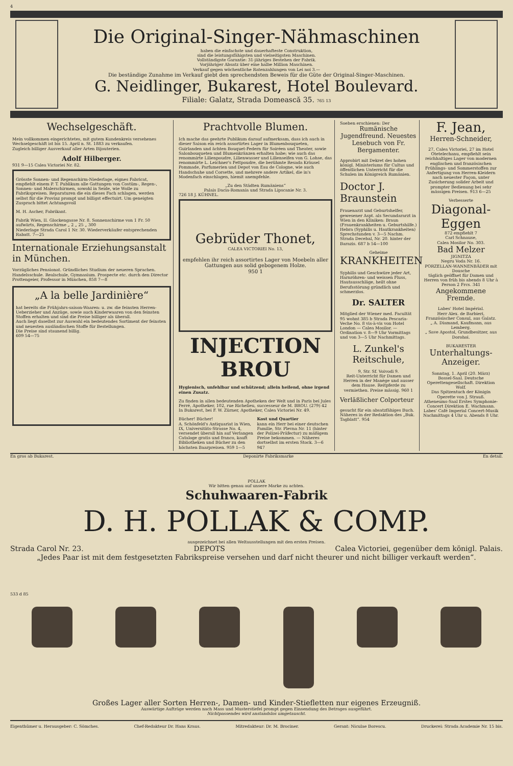4
Die Original-Singer-Nähmaschinen
haben die einfachste und dauerhafteste Construktion,
sind die leistungsfähigsten und vielseitigsten Maschinen.
Vollständigste Garantie: 31-jähriges Bestehen der Fabrik.
Vorjähriger Absatz über eine halbe Million Maschinen.
Verkauf gegen wöchentliche Ratenzahlungen von Lei noi 3.—
Die beständige Zunahme im Verkauf giebt den sprechendsten Beweis für die Güte der Original-Singer-Maschinen.
G. Neidlinger, Bukarest, Hotel Boulevard.
Filiale: Galatz, Strada Domească 35. 765 13
Wechselgeschäft.
Mein vollkommen eingerichtetes, mit gutem Kundenkreis versehenes Wechselgeschäft ist bis 15. April n. St. 1883 zu verkaufen.
Zugleich billiger Ausverkauf aller Arten Bijouterien.
Adolf Hilberger.
931 9—15 Calea Victoriei Nr. 82.
Grösste Sonnen- und Regenschirm-Niederlage, eignes Fabricat, empfiehlt einem P. T. Publikum alle Gattungen von Costüm-, Regen-, Sonnen- und Malerschirmen, sowohl in Seide, wie Wolle zu Fabrikspreisen. Reparaturen die ein dieses Fach schlagen, werden selbst für die Provinz prompt und billigst effectuirt. Um geneigten Zusprach bittet Achtungsvoll
M. H. Ascher, Fabrikant.
Fabrik Wien, II. Glockengasse Nr. 8. Sonnenschirme von 1 Fr. 50 aufwärts, Regenschirme „ 2 „ 25 „ 300
Niederlage Strada Carol 1 Nr. 30. Wiederverkäufer entsprechenden Rabatt. 7—25
Internationale Erziehungsanstalt in München.
Vorzügliches Pensionat. Gründliches Studium der neueren Sprachen. Handelsschule. Realschule, Gymnasium. Prospecte etc. durch den Director Prottengeier, Professor in München, 858 7—8
„A la belle Jardinière“
hat bereits die Frühjahrs-saison-Waaren: u. zw. die feinsten Herren-Ueberzieher und Anzüge, sowie auch Kinderwaaren von den feinsten Stoffen erhalten und sind die Preise billiger als überall.
Auch liegt daselbst zur Auswahl ein bedeutendes Sortiment der feinsten und neuesten ausländischen Stoffe für Bestellungen.
Die Preise sind staunend billig.
609 54—75
Prachtvolle Blumen.
Ich mache das geehrte Publikum darauf aufmerksam, dass ich auch in dieser Saison ein reich assortirtes Lager in Blumenbouqueten, Guirlanden und ächten Bouquet-Federn für Soiréen und Theater, sowie Salonbouqueten und Blumenkränzen erhalten habe; wie auch das renommirte Lilienpoudre, Lilienwasser und Lilienseifen von G. Lohse, das renommirte L. Leichner's Fettpoudre, die berühmte Resada Kräusel Pommade, Parfumerien und Depot von Eau de Cologne, wie auch Handschuhe und Corsette, und mehrere andere Artikel, die in's Modenfach einschlagen, hiemit anempfehle.
„Zu den Städten Rumäniens“
Palais Dacia-Romania und Strada Lipscanie Nr. 3.
726 18 J. KÜHNEL.
Gebrüder Thonet,
CALEA VICTORIEI No. 13,
empfehlen ihr reich assortirtes Lager von Moebeln aller Gattungen aus solid gebogenem Holze.
950 1
INJECTION BROU
Hygienisch, unfehlbar und schützend; allein heilend, ohne irgend einen Zusatz.
Zu finden in allen bedeutenden Apotheken der Welt und in Paris bei Jules Ferré, Apotheker, 102, rue Richelieu, successeur de M. BROU. (279) 42
In Bukarest, bei F. W. Zürner, Apotheker, Calea Victoriei Nr. 49.
Bücher! Bücher!
A. Schönfeld's Antiquariat in Wien, IX, Universitäts-Strasse No. 4, versendet überall hin auf Verlangen Cataloge gratis und franco, kauft Bibliotheken und Bücher zu den höchsten Baarpreisen. 959 1—5
Kost und Quartier
kann ein Herr bei einer deutschen Familie, Str. Plevna Nr. 11 (hinter der Polizei-Präfectur) zu mäßigem Preise bekommen. — Näheres dortselbst im ersten Stock. 3—6 947
Soeben erschienen: Der
Rumänische Jugendfreund. Neuestes Lesebuch von Fr. Bergamenter.
Approbirt mit Dekret des hohen königl. Ministeriums für Cultus und öffentlichen Unterricht für die Schulen im Königreich Rumänien.
Doctor J. Braunstein
Frauenarzt und Geburtshelfer, gewesener Aspt. als Secundararzt in Wien in den Kliniken: Braun (Frauenkrankheiten u. Geburtshilfe.) Hebra (Syphilis u. Hautkrankheiten) Sprechstunden v. 3—5 Nachm. Strada Decebal, Nr. 20. hinter der Barazis. 687 b 54—100
Geheime
KRANKHEITEN
Syphilis und Geschwüre jeder Art, Harnröhren- und weissen Fluss, Hautausschläge, heilt ohne Berufsstörung gründlich und schmerzlos.
Dr. SALTER
Mitglied der Wiener med. Facultät 95 wohnt 385 b Strada Pescaria-Veche No. 8 vis-à-vis von Hotel London — Calea Moșilor. — Ordination v. 8—9 Uhr Vormittags und von 3—5 Uhr Nachmittags.
L. Zunkel's Reitschule,
9, Str. Sf. Voivodi 9.
Reit-Unterricht für Damen und Herren in der Manège und ausser dem Hause. Reitpferde zu vermiethen. Preise mässig. 960 1
Verläßlicher Colporteur
gesucht für ein absatzfähiges Buch. Näheres in der Redaktion des „Buk. Tagblatt“. 954
F. Jean,
Herren-Schneider,
27, Calea Victoriei, 27 im Hotel Otetelechanu, empfiehlt sein reichhaltiges Lager von modernen englischen und französischen Frühlings- und Sommerstoffen zur Anfertigung von Herren-Kleidern nach neuester Façon, unter Zusicherung solider Arbeit und prompter Bedienung bei sehr mässigen Preisen. 913 6—25
Verbesserte
Diagonal-Eggen
872 empfiehlt 7
Carl Schnause,
Calea Mosilor No. 303.
Bad Melzer
JIGNITZA
Negru Voda Nr. 16.
PORZELLAN-WANNENBÄDER mit Dousche
täglich geöffnet für Damen und Herren von früh bis abends 8 Uhr à Person 2 Frcs. 341
Angekommene Fremde.
Labes' Hotel Impérial.
Herr Alex. de Barbieri, Französischer Consul, aus Galatz.
„ A. Diamand, Kaufmann, aus Lemberg.
„ Save Apostol, Grundbesitzer, aus Dorohoi.
BUKARESTER
Unterhaltungs-Anzeiger.
Sonntag, 1. April (20. März)
Bossel-Saal. Deutsche Operettengesellschaft. Direktion Wolf.
Das Spitzentuch der Königin Operette von J. Strauß.
Atheneums-Saal Erstes Symphonie-Concert Direktion E. Wachmann.
Labes' Café Imperial Concert-Musik Nachmittags 4 Uhr u. Abends 8 Uhr.
En gros ab Bukarest. Deponirte Fabriksmarke En detail.
POLLAK
Wir bitten genau auf unsere Marke zu achten.
Schuhwaaren-Fabrik
D. H. POLLAK & COMP.
ausgezeichnet bei allen Weltausstellungen mit den ersten Preisen.
Strada Carol Nr. 23. DEPOTS Calea Victoriei, gegenüber dem königl. Palais.
„Jedes Paar ist mit dem festgesetzten Fabrikspreise versehen und darf nicht theurer und nicht billiger verkauft werden“.
533 d 85
Großes Lager aller Sorten Herren-, Damen- und Kinder-Stiefletten nur eigenes Erzeugniß.
Auswärtige Aufträge werden nach Mass und Musterstiefel prompt gegen Einsendung des Betrages ausgeführt.
Nichtpassendes wird anstandslos umgetauscht.
Eigenthümer u. Herausgeber: C. Sömches. Chef-Redakteur Dr. Hans Kraus. Mitredakteur: Dr. M. Brociner. Gerant: Niculae Borescu. Druckerei: Strada Academie Nr. 15 bis.